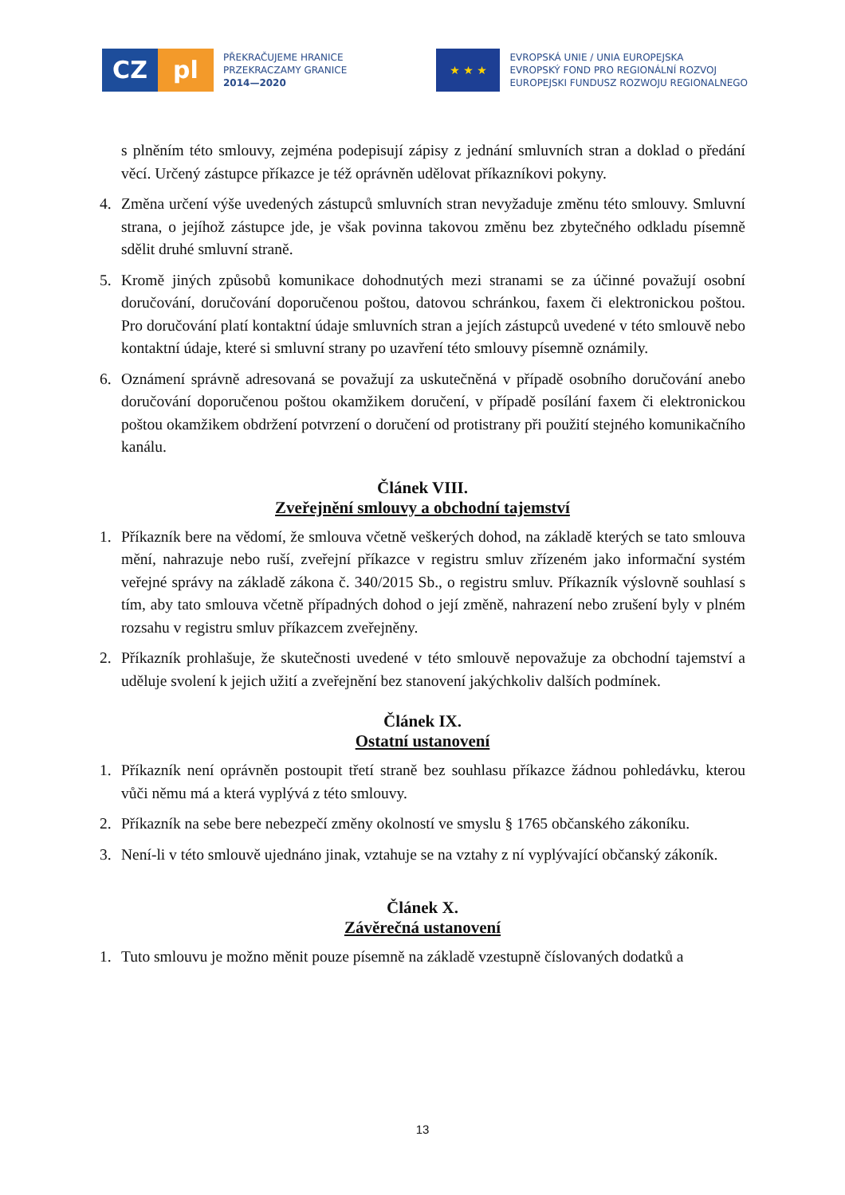CZ pl
PŘEKRAČUJEME HRANICE
PRZEKRACZAMY GRANICE
2014—2020
★ ★ ★
EVROPSKÁ UNIE / UNIA EUROPEJSKA
EVROPSKÝ FOND PRO REGIONÁLNÍ ROZVOJ
EUROPEJSKI FUNDUSZ ROZWOJU REGIONALNEGO
s plněním této smlouvy, zejména podepisují zápisy z jednání smluvních stran a doklad o předání věcí. Určený zástupce příkazce je též oprávněn udělovat příkazníkovi pokyny.
4. Změna určení výše uvedených zástupců smluvních stran nevyžaduje změnu této smlouvy. Smluvní strana, o jejíhož zástupce jde, je však povinna takovou změnu bez zbytečného odkladu písemně sdělit druhé smluvní straně.
5. Kromě jiných způsobů komunikace dohodnutých mezi stranami se za účinné považují osobní doručování, doručování doporučenou poštou, datovou schránkou, faxem či elektronickou poštou. Pro doručování platí kontaktní údaje smluvních stran a jejích zástupců uvedené v této smlouvě nebo kontaktní údaje, které si smluvní strany po uzavření této smlouvy písemně oznámily.
6. Oznámení správně adresovaná se považují za uskutečněná v případě osobního doručování anebo doručování doporučenou poštou okamžikem doručení, v případě posílání faxem či elektronickou poštou okamžikem obdržení potvrzení o doručení od protistrany při použití stejného komunikačního kanálu.
Článek VIII.
Zveřejnění smlouvy a obchodní tajemství
1. Příkazník bere na vědomí, že smlouva včetně veškerých dohod, na základě kterých se tato smlouva mění, nahrazuje nebo ruší, zveřejní příkazce v registru smluv zřízeném jako informační systém veřejné správy na základě zákona č. 340/2015 Sb., o registru smluv. Příkazník výslovně souhlasí s tím, aby tato smlouva včetně případných dohod o její změně, nahrazení nebo zrušení byly v plném rozsahu v registru smluv příkazcem zveřejněny.
2. Příkazník prohlašuje, že skutečnosti uvedené v této smlouvě nepovažuje za obchodní tajemství a uděluje svolení k jejich užití a zveřejnění bez stanovení jakýchkoliv dalších podmínek.
Článek IX.
Ostatní ustanovení
1. Příkazník není oprávněn postoupit třetí straně bez souhlasu příkazce žádnou pohledávku, kterou vůči němu má a která vyplývá z této smlouvy.
2. Příkazník na sebe bere nebezpečí změny okolností ve smyslu § 1765 občanského zákoníku.
3. Není-li v této smlouvě ujednáno jinak, vztahuje se na vztahy z ní vyplývající občanský zákoník.
Článek X.
Závěrečná ustanovení
1. Tuto smlouvu je možno měnit pouze písemně na základě vzestupně číslovaných dodatků a
13